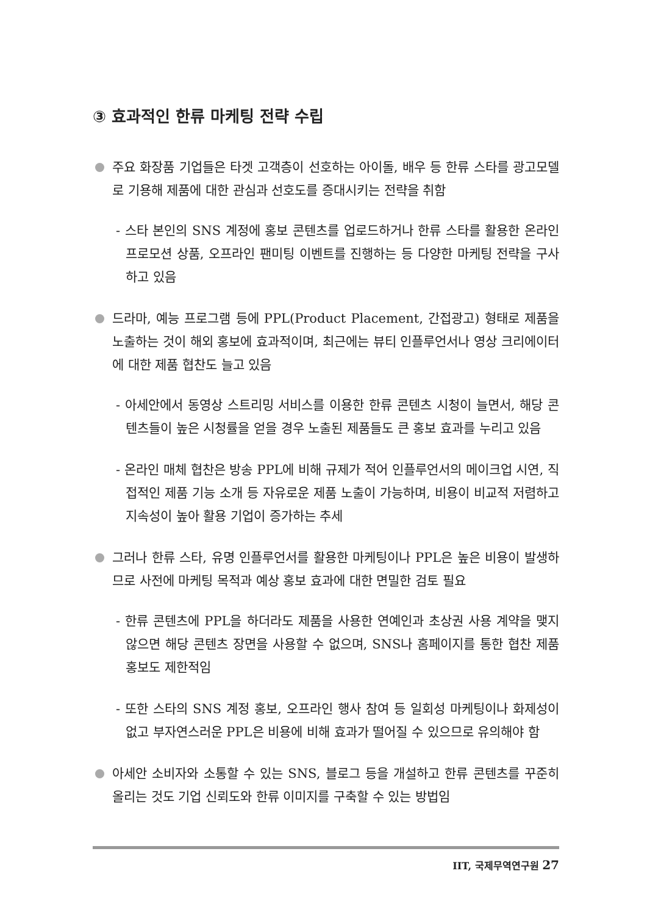③ 효과적인 한류 마케팅 전략 수립
주요 화장품 기업들은 타겟 고객층이 선호하는 아이돌, 배우 등 한류 스타를 광고모델로 기용해 제품에 대한 관심과 선호도를 증대시키는 전략을 취함
- 스타 본인의 SNS 계정에 홍보 콘텐츠를 업로드하거나 한류 스타를 활용한 온라인 프로모션 상품, 오프라인 팬미팅 이벤트를 진행하는 등 다양한 마케팅 전략을 구사하고 있음
드라마, 예능 프로그램 등에 PPL(Product Placement, 간접광고) 형태로 제품을 노출하는 것이 해외 홍보에 효과적이며, 최근에는 뷰티 인플루언서나 영상 크리에이터에 대한 제품 협찬도 늘고 있음
- 아세안에서 동영상 스트리밍 서비스를 이용한 한류 콘텐츠 시청이 늘면서, 해당 콘텐츠들이 높은 시청률을 얻을 경우 노출된 제품들도 큰 홍보 효과를 누리고 있음
- 온라인 매체 협찬은 방송 PPL에 비해 규제가 적어 인플루언서의 메이크업 시연, 직접적인 제품 기능 소개 등 자유로운 제품 노출이 가능하며, 비용이 비교적 저렴하고 지속성이 높아 활용 기업이 증가하는 추세
그러나 한류 스타, 유명 인플루언서를 활용한 마케팅이나 PPL은 높은 비용이 발생하므로 사전에 마케팅 목적과 예상 홍보 효과에 대한 면밀한 검토 필요
- 한류 콘텐츠에 PPL을 하더라도 제품을 사용한 연예인과 초상권 사용 계약을 맺지 않으면 해당 콘텐츠 장면을 사용할 수 없으며, SNS나 홈페이지를 통한 협찬 제품 홍보도 제한적임
- 또한 스타의 SNS 계정 홍보, 오프라인 행사 참여 등 일회성 마케팅이나 화제성이 없고 부자연스러운 PPL은 비용에 비해 효과가 떨어질 수 있으므로 유의해야 함
아세안 소비자와 소통할 수 있는 SNS, 블로그 등을 개설하고 한류 콘텐츠를 꾸준히 올리는 것도 기업 신뢰도와 한류 이미지를 구축할 수 있는 방법임
IIT, 국제무역연구원 27